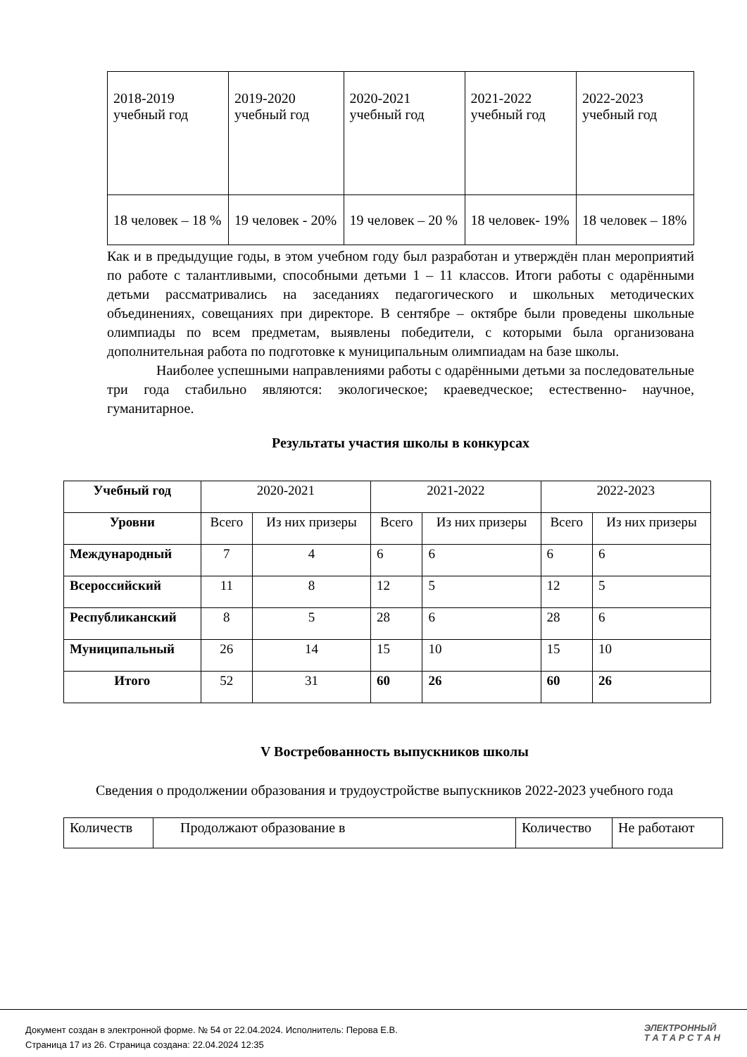| 2018-2019 учебный год | 2019-2020 учебный год | 2020-2021 учебный год | 2021-2022 учебный год | 2022-2023 учебный год |
| 18 человек – 18 % | 19 человек - 20% | 19 человек – 20 % | 18 человек- 19% | 18 человек – 18% |
Как и в предыдущие годы, в этом учебном году был разработан и утверждён план мероприятий по работе с талантливыми, способными детьми 1 – 11 классов. Итоги работы с одарёнными детьми рассматривались на заседаниях педагогического и школьных методических объединениях, совещаниях при директоре. В сентябре – октябре были проведены школьные олимпиады по всем предметам, выявлены победители, с которыми была организована дополнительная работа по подготовке к муниципальным олимпиадам на базе школы.
Наиболее успешными направлениями работы с одарёнными детьми за последовательные три года стабильно являются: экологическое; краеведческое; естественно- научное, гуманитарное.
Результаты участия школы в конкурсах
| Учебный год | 2020-2021 | | 2021-2022 | | 2022-2023 | |
| Уровни | Всего | Из них призеры | Всего | Из них призеры | Всего | Из них призеры |
| Международный | 7 | 4 | 6 | 6 | 6 | 6 |
| Всероссийский | 11 | 8 | 12 | 5 | 12 | 5 |
| Республиканский | 8 | 5 | 28 | 6 | 28 | 6 |
| Муниципальный | 26 | 14 | 15 | 10 | 15 | 10 |
| Итого | 52 | 31 | 60 | 26 | 60 | 26 |
V Востребованность выпускников школы
Сведения о продолжении образования и трудоустройстве выпускников 2022-2023 учебного года
| Количеств | Продолжают образование в | Количество | Не работают |
Документ создан в электронной форме. № 54 от 22.04.2024. Исполнитель: Перова Е.В.
Страница 17 из 26. Страница создана: 22.04.2024 12:35
ЭЛЕКТРОННЫЙ
Т А Т А Р С Т А Н